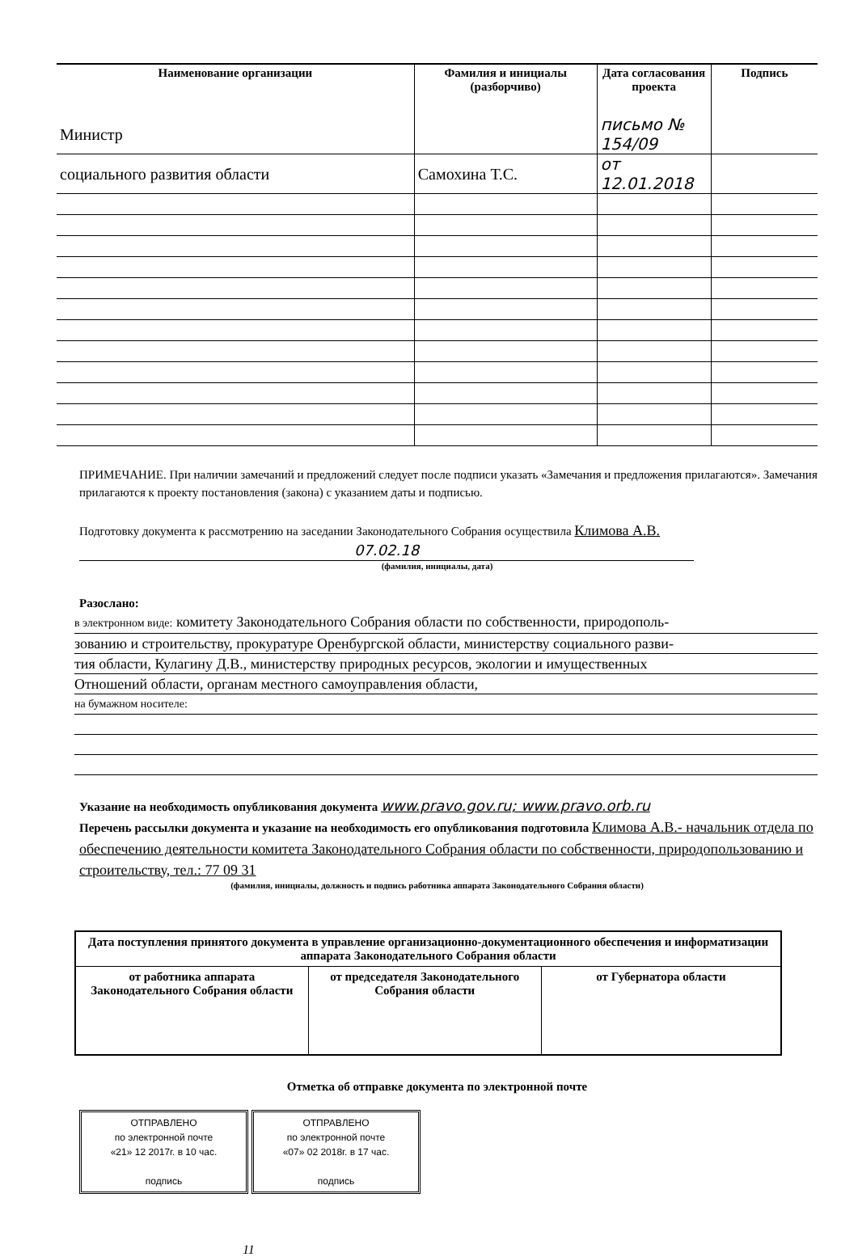| Наименование организации | Фамилия и инициалы (разборчиво) | Дата согласования проекта | Подпись |
| --- | --- | --- | --- |
| Министр | | письмо № 154/09 | |
| социального развития области | Самохина Т.С. | от 12.01.2018 | |
ПРИМЕЧАНИЕ. При наличии замечаний и предложений следует после подписи указать «Замечания и предложения прилагаются». Замечания прилагаются к проекту постановления (закона) с указанием даты и подписью.
Подготовку документа к рассмотрению на заседании Законодательного Собрания осуществила Климова А.В.
07.02.18
(фамилия, инициалы, дата)
Разослано:
в электронном виде: комитету Законодательного Собрания области по собственности, природополь-
зованию и строительству, прокуратуре Оренбургской области, министерству социального разви-
тия области, Кулагину Д.В., министерству природных ресурсов, экологии и имущественных
Отношений области, органам местного самоуправления области,
на бумажном носителе:
Указание на необходимость опубликования документа www.pravo.gov.ru; www.pravo.orb.ru
Перечень рассылки документа и указание на необходимость его опубликования подготовила Климова А.В.- начальник отдела по обеспечению деятельности комитета Законодательного Собрания области по собственности, природопользованию и строительству, тел.: 77 09 31
(фамилия, инициалы, должность и подпись работника аппарата Законодательного Собрания области)
| Дата поступления принятого документа в управление организационно-документационного обеспечения и информатизации аппарата Законодательного Собрания области | | |
| от работника аппарата Законодательного Собрания области | от председателя Законодательного Собрания области | от Губернатора области |
Отметка об отправке документа по электронной почте
ОТПРАВЛЕНО
по электронной почте
«21» 12 2017г. в 10 час.
подпись
ОТПРАВЛЕНО
по электронной почте
«07» 02 2018г. в 17 час.
подпись
11